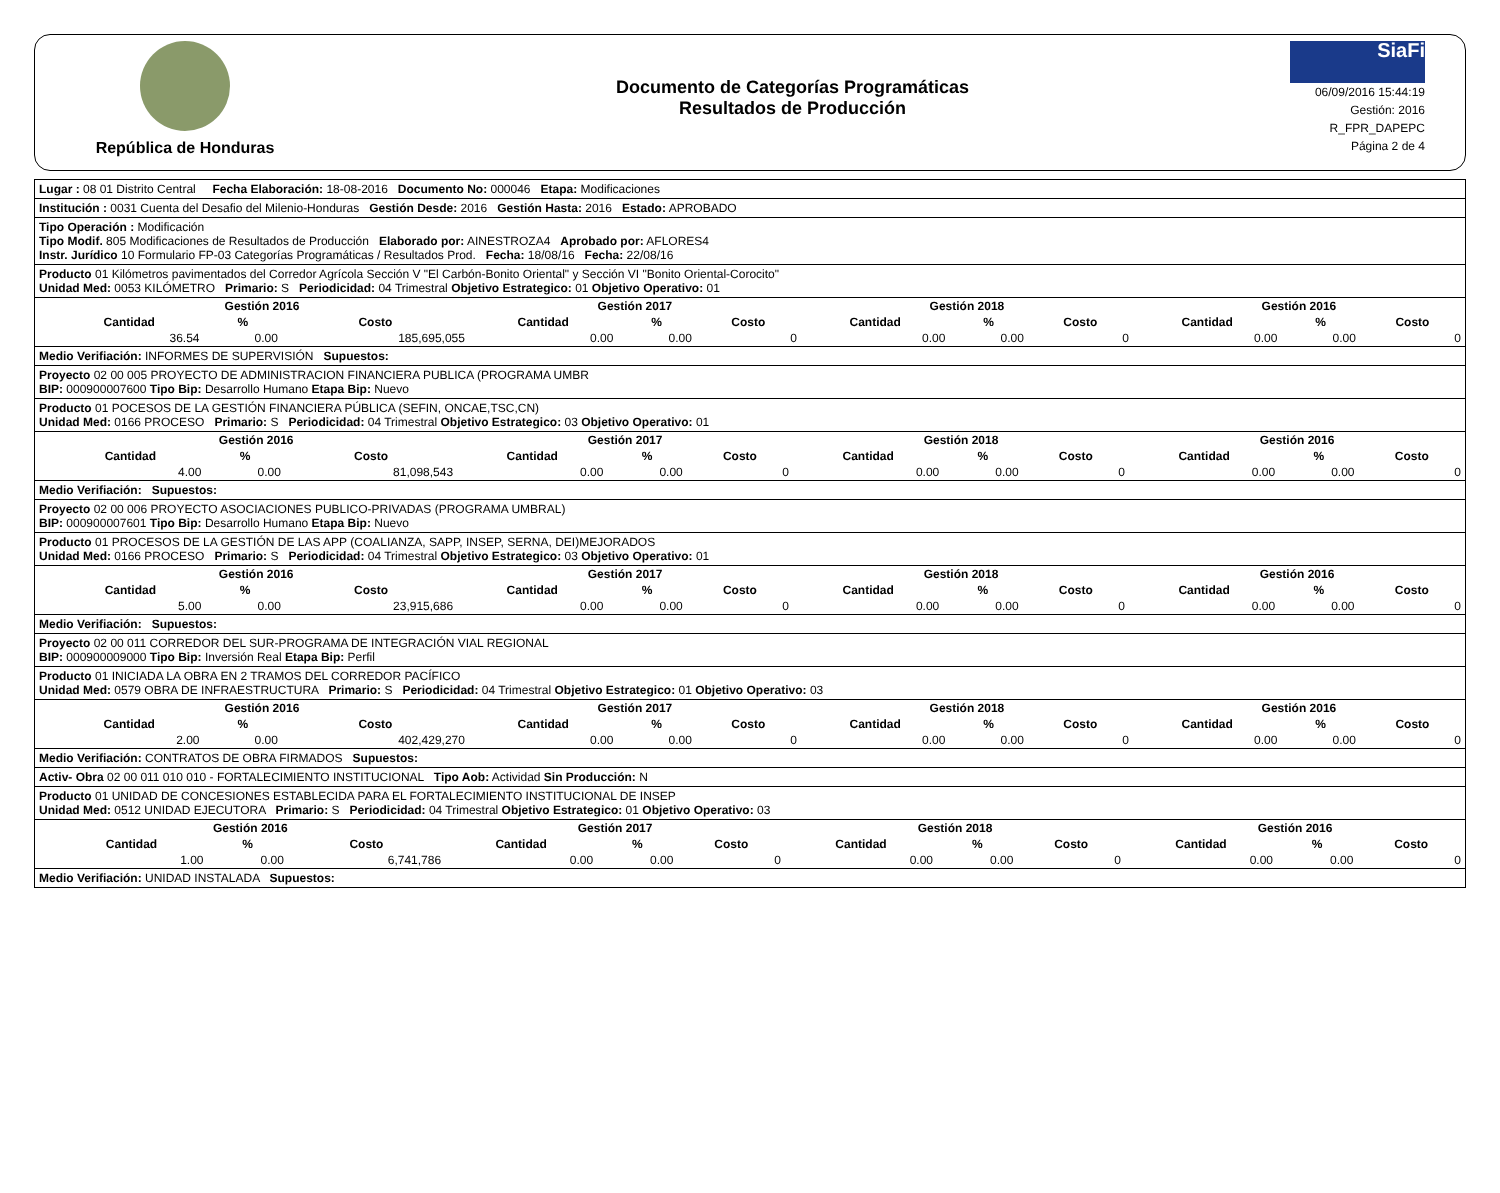República de Honduras
Documento de Categorías Programáticas
Resultados de Producción
SiaFi
06/09/2016 15:44:19
Gestión: 2016
R_FPR_DAPEPC
Página 2 de 4
Lugar : 08 01 Distrito Central Fecha Elaboración: 18-08-2016 Documento No: 000046 Etapa: Modificaciones
Institución : 0031 Cuenta del Desafio del Milenio-Honduras Gestión Desde: 2016 Gestión Hasta: 2016 Estado: APROBADO
Tipo Operación : Modificación
Tipo Modif. 805 Modificaciones de Resultados de Producción Elaborado por: AINESTROZA4 Aprobado por: AFLORES4
Instr. Jurídico 10 Formulario FP-03 Categorías Programáticas / Resultados Prod. Fecha: 18/08/16 Fecha: 22/08/16
Producto 01 Kilómetros pavimentados del Corredor Agrícola Sección V "El Carbón-Bonito Oriental" y Sección VI "Bonito Oriental-Corocito"
Unidad Med: 0053 KILÓMETRO Primario: S Periodicidad: 04 Trimestral Objetivo Estrategico: 01 Objetivo Operativo: 01
| | Gestión 2016 | | | Gestión 2017 | | | Gestión 2018 | | | Gestión 2016 | | |
| --- | --- | --- | --- | --- | --- | --- | --- | --- | --- | --- | --- | --- |
| | Cantidad | % | Costo | Cantidad | % | Costo | Cantidad | % | Costo | Cantidad | % | Costo |
| | 36.54 | 0.00 | 185,695,055 | 0.00 | 0.00 | 0 | 0.00 | 0.00 | 0 | 0.00 | 0.00 | 0 |
Medio Verifiación: INFORMES DE SUPERVISIÓN Supuestos:
Proyecto 02 00 005 PROYECTO DE ADMINISTRACION FINANCIERA PUBLICA (PROGRAMA UMBR
BIP: 000900007600 Tipo Bip: Desarrollo Humano Etapa Bip: Nuevo
Producto 01 POCESOS DE LA GESTIÓN FINANCIERA PÚBLICA (SEFIN, ONCAE,TSC,CN)
Unidad Med: 0166 PROCESO Primario: S Periodicidad: 04 Trimestral Objetivo Estrategico: 03 Objetivo Operativo: 01
| | Gestión 2016 | | | Gestión 2017 | | | Gestión 2018 | | | Gestión 2016 | | |
| --- | --- | --- | --- | --- | --- | --- | --- | --- | --- | --- | --- | --- |
| | Cantidad | % | Costo | Cantidad | % | Costo | Cantidad | % | Costo | Cantidad | % | Costo |
| | 4.00 | 0.00 | 81,098,543 | 0.00 | 0.00 | 0 | 0.00 | 0.00 | 0 | 0.00 | 0.00 | 0 |
Medio Verifiación: Supuestos:
Proyecto 02 00 006 PROYECTO ASOCIACIONES PUBLICO-PRIVADAS (PROGRAMA UMBRAL)
BIP: 000900007601 Tipo Bip: Desarrollo Humano Etapa Bip: Nuevo
Producto 01 PROCESOS DE LA GESTIÓN DE LAS APP (COALIANZA, SAPP, INSEP, SERNA, DEI)MEJORADOS
Unidad Med: 0166 PROCESO Primario: S Periodicidad: 04 Trimestral Objetivo Estrategico: 03 Objetivo Operativo: 01
| | Gestión 2016 | | | Gestión 2017 | | | Gestión 2018 | | | Gestión 2016 | | |
| --- | --- | --- | --- | --- | --- | --- | --- | --- | --- | --- | --- | --- |
| | Cantidad | % | Costo | Cantidad | % | Costo | Cantidad | % | Costo | Cantidad | % | Costo |
| | 5.00 | 0.00 | 23,915,686 | 0.00 | 0.00 | 0 | 0.00 | 0.00 | 0 | 0.00 | 0.00 | 0 |
Medio Verifiación: Supuestos:
Proyecto 02 00 011 CORREDOR DEL SUR-PROGRAMA DE INTEGRACIÓN VIAL REGIONAL
BIP: 000900009000 Tipo Bip: Inversión Real Etapa Bip: Perfil
Producto 01 INICIADA LA OBRA EN 2 TRAMOS DEL CORREDOR PACÍFICO
Unidad Med: 0579 OBRA DE INFRAESTRUCTURA Primario: S Periodicidad: 04 Trimestral Objetivo Estrategico: 01 Objetivo Operativo: 03
| | Gestión 2016 | | | Gestión 2017 | | | Gestión 2018 | | | Gestión 2016 | | |
| --- | --- | --- | --- | --- | --- | --- | --- | --- | --- | --- | --- | --- |
| | Cantidad | % | Costo | Cantidad | % | Costo | Cantidad | % | Costo | Cantidad | % | Costo |
| | 2.00 | 0.00 | 402,429,270 | 0.00 | 0.00 | 0 | 0.00 | 0.00 | 0 | 0.00 | 0.00 | 0 |
Medio Verifiación: CONTRATOS DE OBRA FIRMADOS Supuestos:
Activ- Obra 02 00 011 010 010 - FORTALECIMIENTO INSTITUCIONAL Tipo Aob: Actividad Sin Producción: N
Producto 01 UNIDAD DE CONCESIONES ESTABLECIDA PARA EL FORTALECIMIENTO INSTITUCIONAL DE INSEP
Unidad Med: 0512 UNIDAD EJECUTORA Primario: S Periodicidad: 04 Trimestral Objetivo Estrategico: 01 Objetivo Operativo: 03
| | Gestión 2016 | | | Gestión 2017 | | | Gestión 2018 | | | Gestión 2016 | | |
| --- | --- | --- | --- | --- | --- | --- | --- | --- | --- | --- | --- | --- |
| | Cantidad | % | Costo | Cantidad | % | Costo | Cantidad | % | Costo | Cantidad | % | Costo |
| | 1.00 | 0.00 | 6,741,786 | 0.00 | 0.00 | 0 | 0.00 | 0.00 | 0 | 0.00 | 0.00 | 0 |
Medio Verifiación: UNIDAD INSTALADA Supuestos: